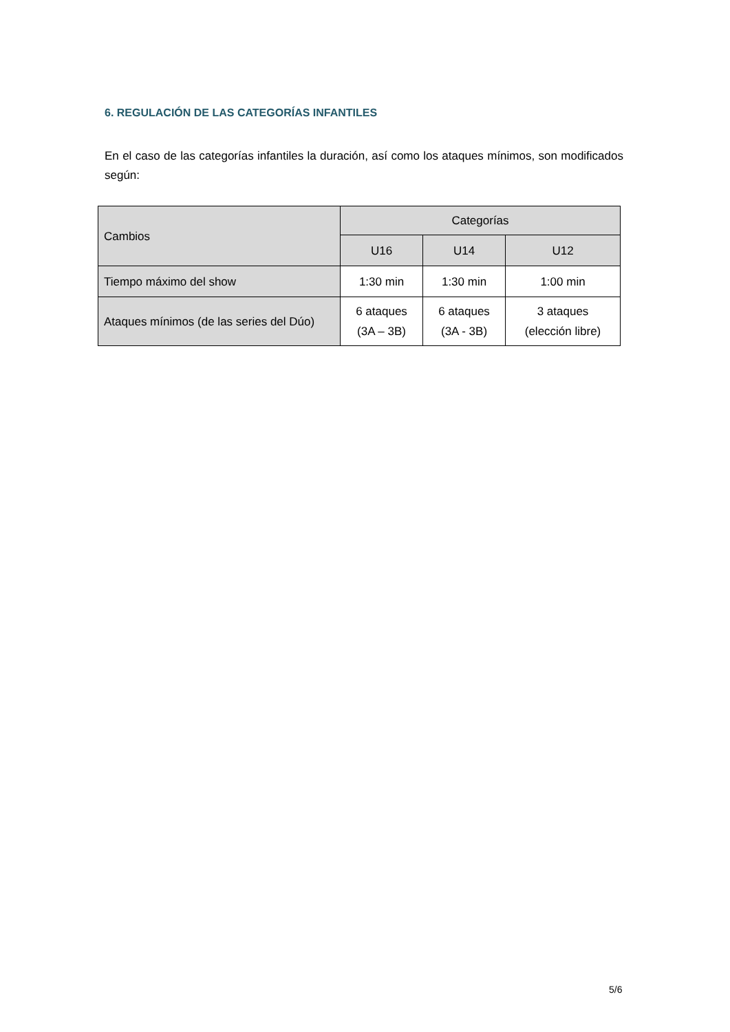6. REGULACIÓN DE LAS CATEGORÍAS INFANTILES
En el caso de las categorías infantiles la duración, así como los ataques mínimos, son modificados según:
| Cambios | Categorías | | |
| --- | --- | --- | --- |
| | U16 | U14 | U12 |
| Tiempo máximo del show | 1:30 min | 1:30 min | 1:00 min |
| Ataques mínimos (de las series del Dúo) | 6 ataques (3A – 3B) | 6 ataques (3A - 3B) | 3 ataques (elección libre) |
5/6